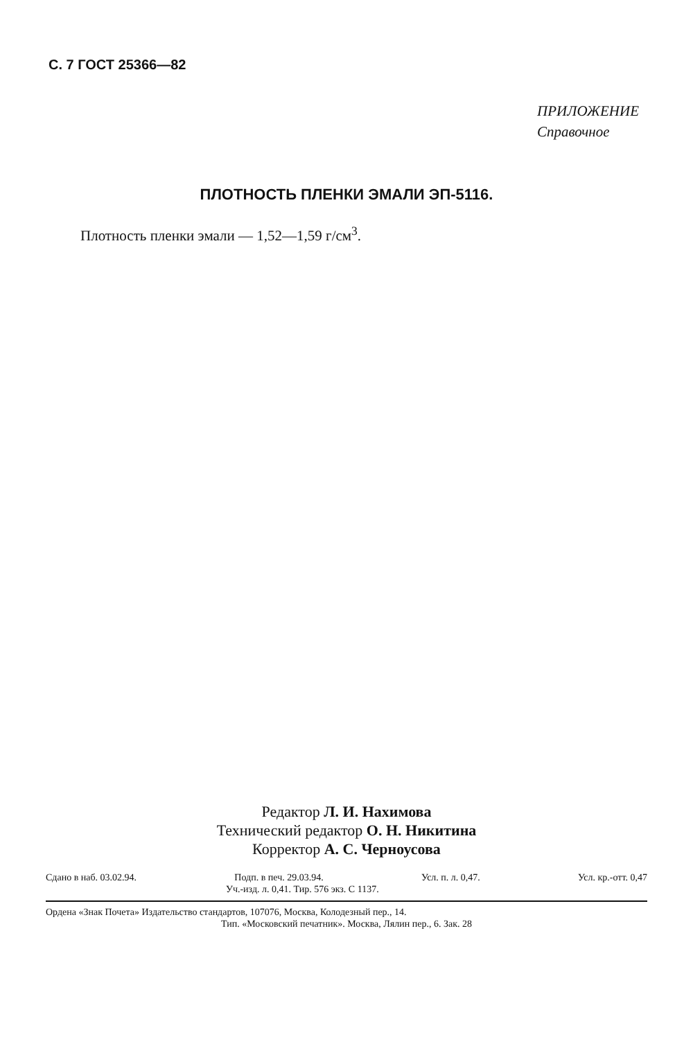С. 7 ГОСТ 25366—82
ПРИЛОЖЕНИЕ
Справочное
ПЛОТНОСТЬ ПЛЕНКИ ЭМАЛИ ЭП-5116.
Плотность пленки эмали — 1,52—1,59 г/см<sup>3</sup>.
Редактор Л. И. Нахимова
Технический редактор О. Н. Никитина
Корректор А. С. Черноусова
Сдано в наб. 03.02.94. Подп. в печ. 29.03.94. Усл. п. л. 0,47. Усл. кр.-отт. 0,47
Уч.-изд. л. 0,41. Тир. 576 экз. С 1137.
Ордена «Знак Почета» Издательство стандартов, 107076, Москва, Колодезный пер., 14.
Тип. «Московский печатник». Москва, Лялин пер., 6. Зак. 28